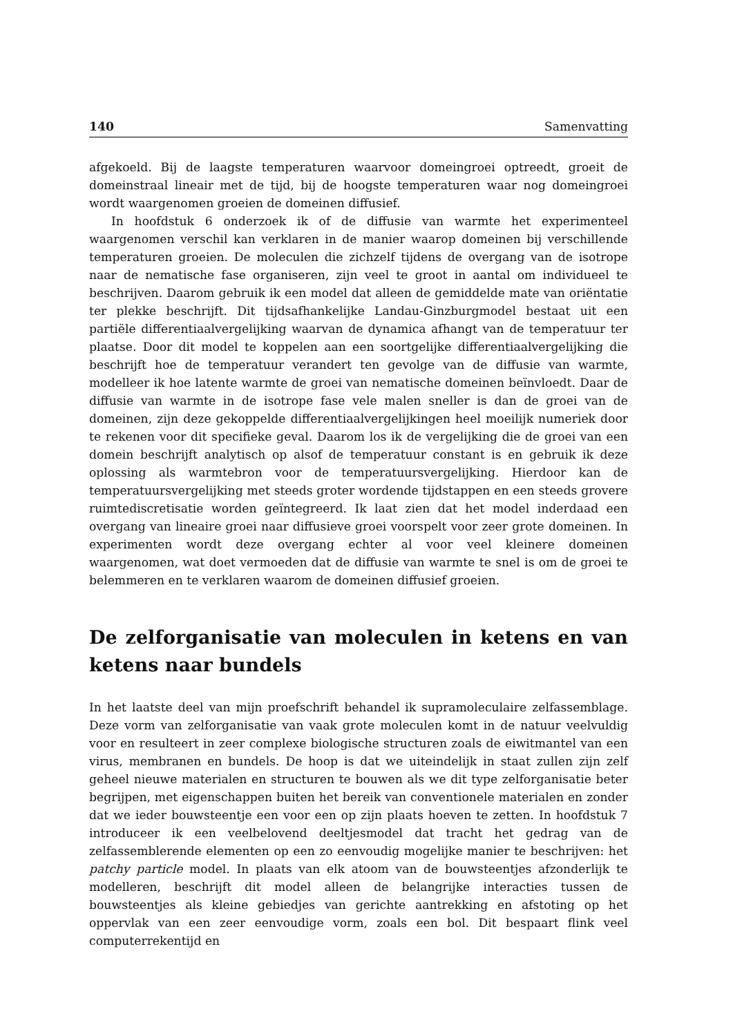140 Samenvatting
afgekoeld. Bij de laagste temperaturen waarvoor domeingroei optreedt, groeit de domeinstraal lineair met de tijd, bij de hoogste temperaturen waar nog domeingroei wordt waargenomen groeien de domeinen diffusief.
In hoofdstuk 6 onderzoek ik of de diffusie van warmte het experimenteel waargenomen verschil kan verklaren in de manier waarop domeinen bij verschillende temperaturen groeien. De moleculen die zichzelf tijdens de overgang van de isotrope naar de nematische fase organiseren, zijn veel te groot in aantal om individueel te beschrijven. Daarom gebruik ik een model dat alleen de gemiddelde mate van oriëntatie ter plekke beschrijft. Dit tijdsafhankelijke Landau-Ginzburgmodel bestaat uit een partiële differentiaalvergelijking waarvan de dynamica afhangt van de temperatuur ter plaatse. Door dit model te koppelen aan een soortgelijke differentiaalvergelijking die beschrijft hoe de temperatuur verandert ten gevolge van de diffusie van warmte, modelleer ik hoe latente warmte de groei van nematische domeinen beïnvloedt. Daar de diffusie van warmte in de isotrope fase vele malen sneller is dan de groei van de domeinen, zijn deze gekoppelde differentiaalvergelijkingen heel moeilijk numeriek door te rekenen voor dit specifieke geval. Daarom los ik de vergelijking die de groei van een domein beschrijft analytisch op alsof de temperatuur constant is en gebruik ik deze oplossing als warmtebron voor de temperatuursvergelijking. Hierdoor kan de temperatuursvergelijking met steeds groter wordende tijdstappen en een steeds grovere ruimtediscretisatie worden geïntegreerd. Ik laat zien dat het model inderdaad een overgang van lineaire groei naar diffusieve groei voorspelt voor zeer grote domeinen. In experimenten wordt deze overgang echter al voor veel kleinere domeinen waargenomen, wat doet vermoeden dat de diffusie van warmte te snel is om de groei te belemmeren en te verklaren waarom de domeinen diffusief groeien.
De zelforganisatie van moleculen in ketens en van ketens naar bundels
In het laatste deel van mijn proefschrift behandel ik supramoleculaire zelfassemblage. Deze vorm van zelforganisatie van vaak grote moleculen komt in de natuur veelvuldig voor en resulteert in zeer complexe biologische structuren zoals de eiwitmantel van een virus, membranen en bundels. De hoop is dat we uiteindelijk in staat zullen zijn zelf geheel nieuwe materialen en structuren te bouwen als we dit type zelforganisatie beter begrijpen, met eigenschappen buiten het bereik van conventionele materialen en zonder dat we ieder bouwsteentje een voor een op zijn plaats hoeven te zetten. In hoofdstuk 7 introduceer ik een veelbelovend deeltjesmodel dat tracht het gedrag van de zelfassemblerende elementen op een zo eenvoudig mogelijke manier te beschrijven: het patchy particle model. In plaats van elk atoom van de bouwsteentjes afzonderlijk te modelleren, beschrijft dit model alleen de belangrijke interacties tussen de bouwsteentjes als kleine gebiedjes van gerichte aantrekking en afstoting op het oppervlak van een zeer eenvoudige vorm, zoals een bol. Dit bespaart flink veel computerrekentijd en